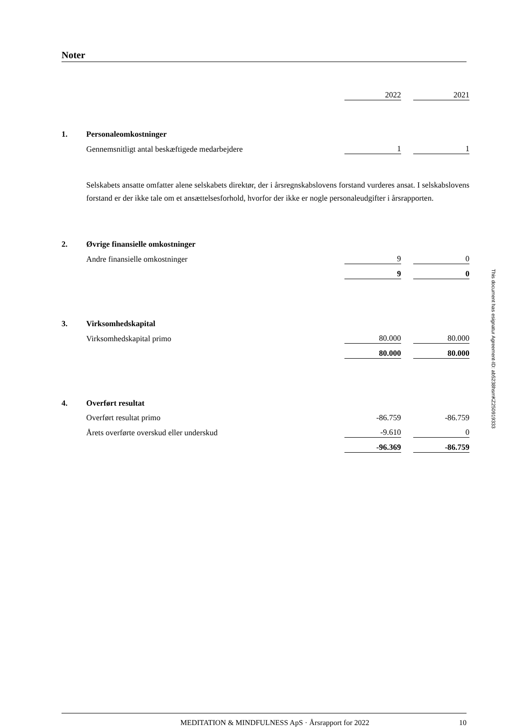Noter
| | | 2022 | | 2021 |
| 1. | Personaleomkostninger | | | |
| | Gennemsnitligt antal beskæftigede medarbejdere | 1 | | 1 |
Selskabets ansatte omfatter alene selskabets direktør, der i årsregnskabslovens forstand vurderes ansat. I selskabslovens forstand er der ikke tale om et ansættelsesforhold, hvorfor der ikke er nogle personaleudgifter i årsrapporten.
| 2. | Øvrige finansielle omkostninger | | | |
| | Andre finansielle omkostninger | 9 | | 0 |
| | | 9 | | 0 |
| 3. | Virksomhedskapital | | | |
| | Virksomhedskapital primo | 80.000 | | 80.000 |
| | | 80.000 | | 80.000 |
| 4. | Overført resultat | | | |
| | Overført resultat primo | -86.759 | | -86.759 |
| | Årets overførte overskud eller underskud | -9.610 | | 0 |
| | | -96.369 | | -86.759 |
MEDITATION & MINDFULNESS ApS · Årsrapport for 2022 10
This document has esignatur Agreement-ID: ab5238hsmKZ250919333